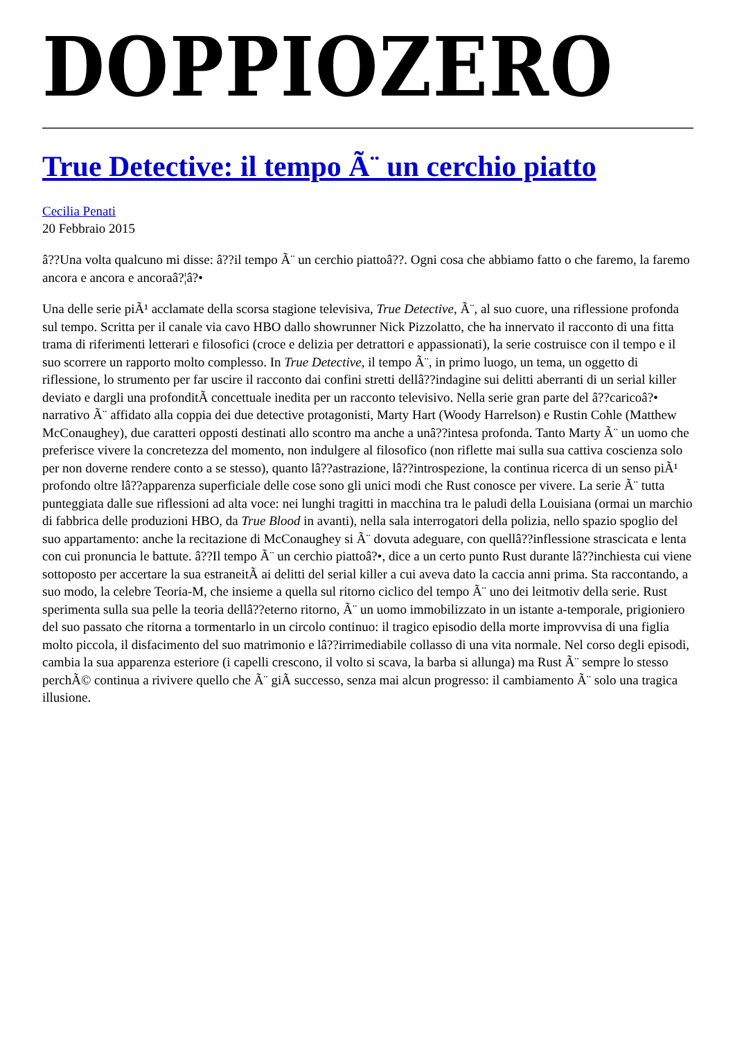DOPPIOZERO
True Detective: il tempo Ã¨ un cerchio piatto
Cecilia Penati
20 Febbraio 2015
â??Una volta qualcuno mi disse: â??il tempo Ã¨ un cerchio piattoâ??. Ogni cosa che abbiamo fatto o che faremo, la faremo ancora e ancora e ancoraâ?¦â?•
Una delle serie piÃ¹ acclamate della scorsa stagione televisiva, True Detective, Ã¨, al suo cuore, una riflessione profonda sul tempo. Scritta per il canale via cavo HBO dallo showrunner Nick Pizzolatto, che ha innervato il racconto di una fitta trama di riferimenti letterari e filosofici (croce e delizia per detrattori e appassionati), la serie costruisce con il tempo e il suo scorrere un rapporto molto complesso. In True Detective, il tempo Ã¨, in primo luogo, un tema, un oggetto di riflessione, lo strumento per far uscire il racconto dai confini stretti dellâ??indagine sui delitti aberranti di un serial killer deviato e dargli una profonditÃ concettuale inedita per un racconto televisivo. Nella serie gran parte del â??caricoâ?• narrativo Ã¨ affidato alla coppia dei due detective protagonisti, Marty Hart (Woody Harrelson) e Rustin Cohle (Matthew McConaughey), due caratteri opposti destinati allo scontro ma anche a unâ??intesa profonda. Tanto Marty Ã¨ un uomo che preferisce vivere la concretezza del momento, non indulgere al filosofico (non riflette mai sulla sua cattiva coscienza solo per non doverne rendere conto a se stesso), quanto lâ??astrazione, lâ??introspezione, la continua ricerca di un senso piÃ¹ profondo oltre lâ??apparenza superficiale delle cose sono gli unici modi che Rust conosce per vivere. La serie Ã¨ tutta punteggiata dalle sue riflessioni ad alta voce: nei lunghi tragitti in macchina tra le paludi della Louisiana (ormai un marchio di fabbrica delle produzioni HBO, da True Blood in avanti), nella sala interrogatori della polizia, nello spazio spoglio del suo appartamento: anche la recitazione di McConaughey si Ã¨ dovuta adeguare, con quellâ??inflessione strascicata e lenta con cui pronuncia le battute. â??Il tempo Ã¨ un cerchio piattoâ?•, dice a un certo punto Rust durante lâ??inchiesta cui viene sottoposto per accertare la sua estraneitÃ ai delitti del serial killer a cui aveva dato la caccia anni prima. Sta raccontando, a suo modo, la celebre Teoria-M, che insieme a quella sul ritorno ciclico del tempo Ã¨ uno dei leitmotiv della serie. Rust sperimenta sulla sua pelle la teoria dellâ??eterno ritorno, Ã¨ un uomo immobilizzato in un istante a-temporale, prigioniero del suo passato che ritorna a tormentarlo in un circolo continuo: il tragico episodio della morte improvvisa di una figlia molto piccola, il disfacimento del suo matrimonio e lâ??irrimediabile collasso di una vita normale. Nel corso degli episodi, cambia la sua apparenza esteriore (i capelli crescono, il volto si scava, la barba si allunga) ma Rust Ã¨ sempre lo stesso perchÃ© continua a rivivere quello che Ã¨ giÃ successo, senza mai alcun progresso: il cambiamento Ã¨ solo una tragica illusione.